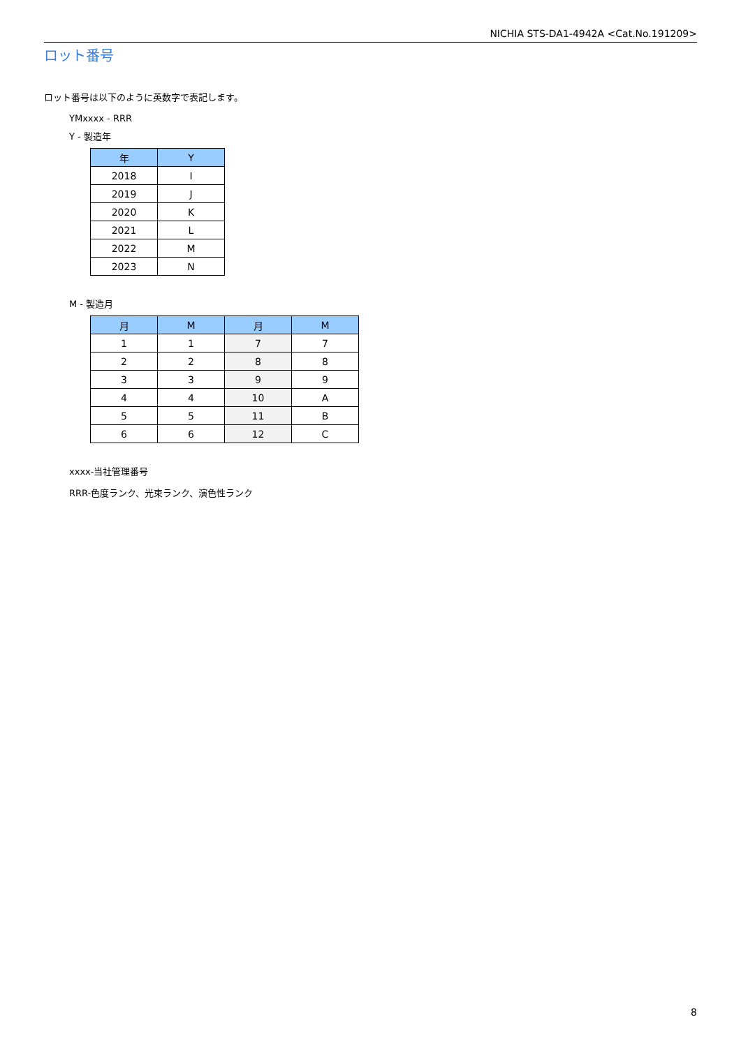NICHIA STS-DA1-4942A <Cat.No.191209>
ロット番号
ロット番号は以下のように英数字で表記します。
YMxxxx - RRR
Y - 製造年
| 年 | Y |
| --- | --- |
| 2018 | I |
| 2019 | J |
| 2020 | K |
| 2021 | L |
| 2022 | M |
| 2023 | N |
M - 製造月
| 月 | M | 月 | M |
| --- | --- | --- | --- |
| 1 | 1 | 7 | 7 |
| 2 | 2 | 8 | 8 |
| 3 | 3 | 9 | 9 |
| 4 | 4 | 10 | A |
| 5 | 5 | 11 | B |
| 6 | 6 | 12 | C |
xxxx-当社管理番号
RRR-色度ランク、光束ランク、演色性ランク
8